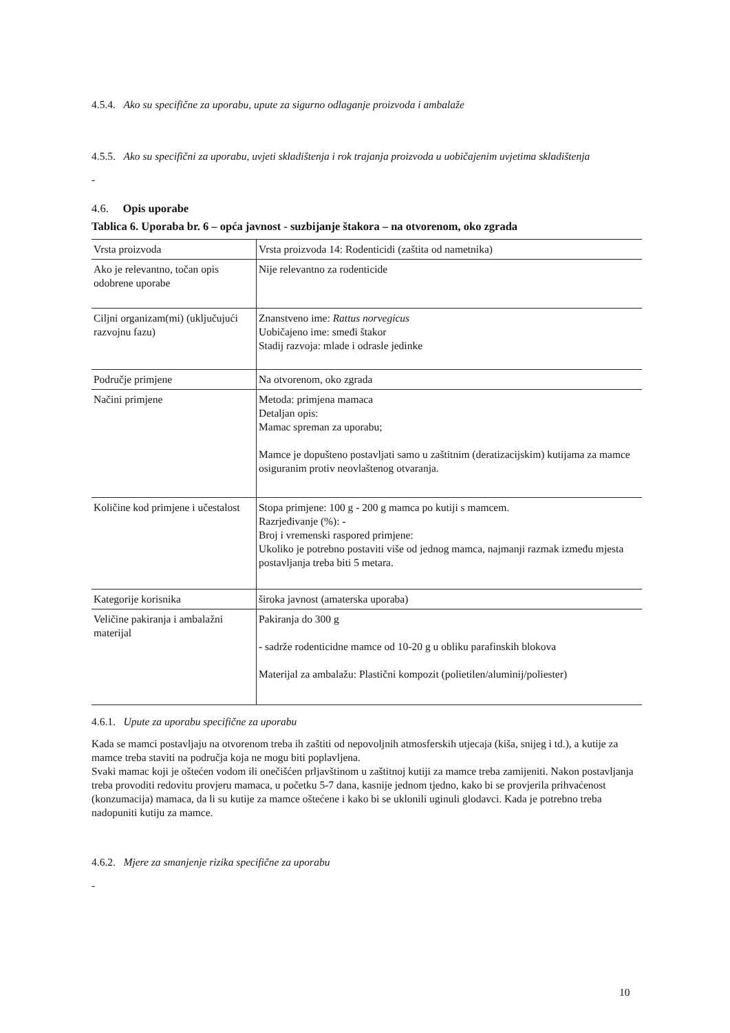4.5.4. Ako su specifične za uporabu, upute za sigurno odlaganje proizvoda i ambalaže
4.5.5. Ako su specifični za uporabu, uvjeti skladištenja i rok trajanja proizvoda u uobičajenim uvjetima skladištenja
-
4.6. Opis uporabe
Tablica 6. Uporaba br. 6 – opća javnost - suzbijanje štakora – na otvorenom, oko zgrada
| Vrsta proizvoda | Vrsta proizvoda 14: Rodenticidi (zaštita od nametnika) |
| Ako je relevantno, točan opis odobrene uporabe | Nije relevantno za rodenticide |
| Ciljni organizam(mi) (uključujući razvojnu fazu) | Znanstveno ime: Rattus norvegicus Uobičajeno ime: smeđi štakor Stadij razvoja: mlade i odrasle jedinke |
| Područje primjene | Na otvorenom, oko zgrada |
| Načini primjene | Metoda: primjena mamaca Detaljan opis: Mamac spreman za uporabu; Mamce je dopušteno postavljati samo u zaštitnim (deratizacijskim) kutijama za mamce osiguranim protiv neovlaštenog otvaranja. |
| Količine kod primjene i učestalost | Stopa primjene: 100 g - 200 g mamca po kutiji s mamcem. Razrjeđivanje (%): - Broj i vremenski raspored primjene: Ukoliko je potrebno postaviti više od jednog mamca, najmanji razmak između mjesta postavljanja treba biti 5 metara. |
| Kategorije korisnika | široka javnost (amaterska uporaba) |
| Veličine pakiranja i ambalažni materijal | Pakiranja do 300 g - sadrže rodenticidne mamce od 10-20 g u obliku parafinskih blokova Materijal za ambalažu: Plastični kompozit (polietilen/aluminij/poliester) |
4.6.1. Upute za uporabu specifične za uporabu
Kada se mamci postavljaju na otvorenom treba ih zaštiti od nepovoljnih atmosferskih utjecaja (kiša, snijeg i td.), a kutije za mamce treba staviti na područja koja ne mogu biti poplavljena.
Svaki mamac koji je oštećen vodom ili onečišćen prljavštinom u zaštitnoj kutiji za mamce treba zamijeniti. Nakon postavljanja treba provoditi redovitu provjeru mamaca, u početku 5-7 dana, kasnije jednom tjedno, kako bi se provjerila prihvaćenost (konzumacija) mamaca, da li su kutije za mamce oštećene i kako bi se uklonili uginuli glodavci. Kada je potrebno treba nadopuniti kutiju za mamce.
4.6.2. Mjere za smanjenje rizika specifične za uporabu
-
10